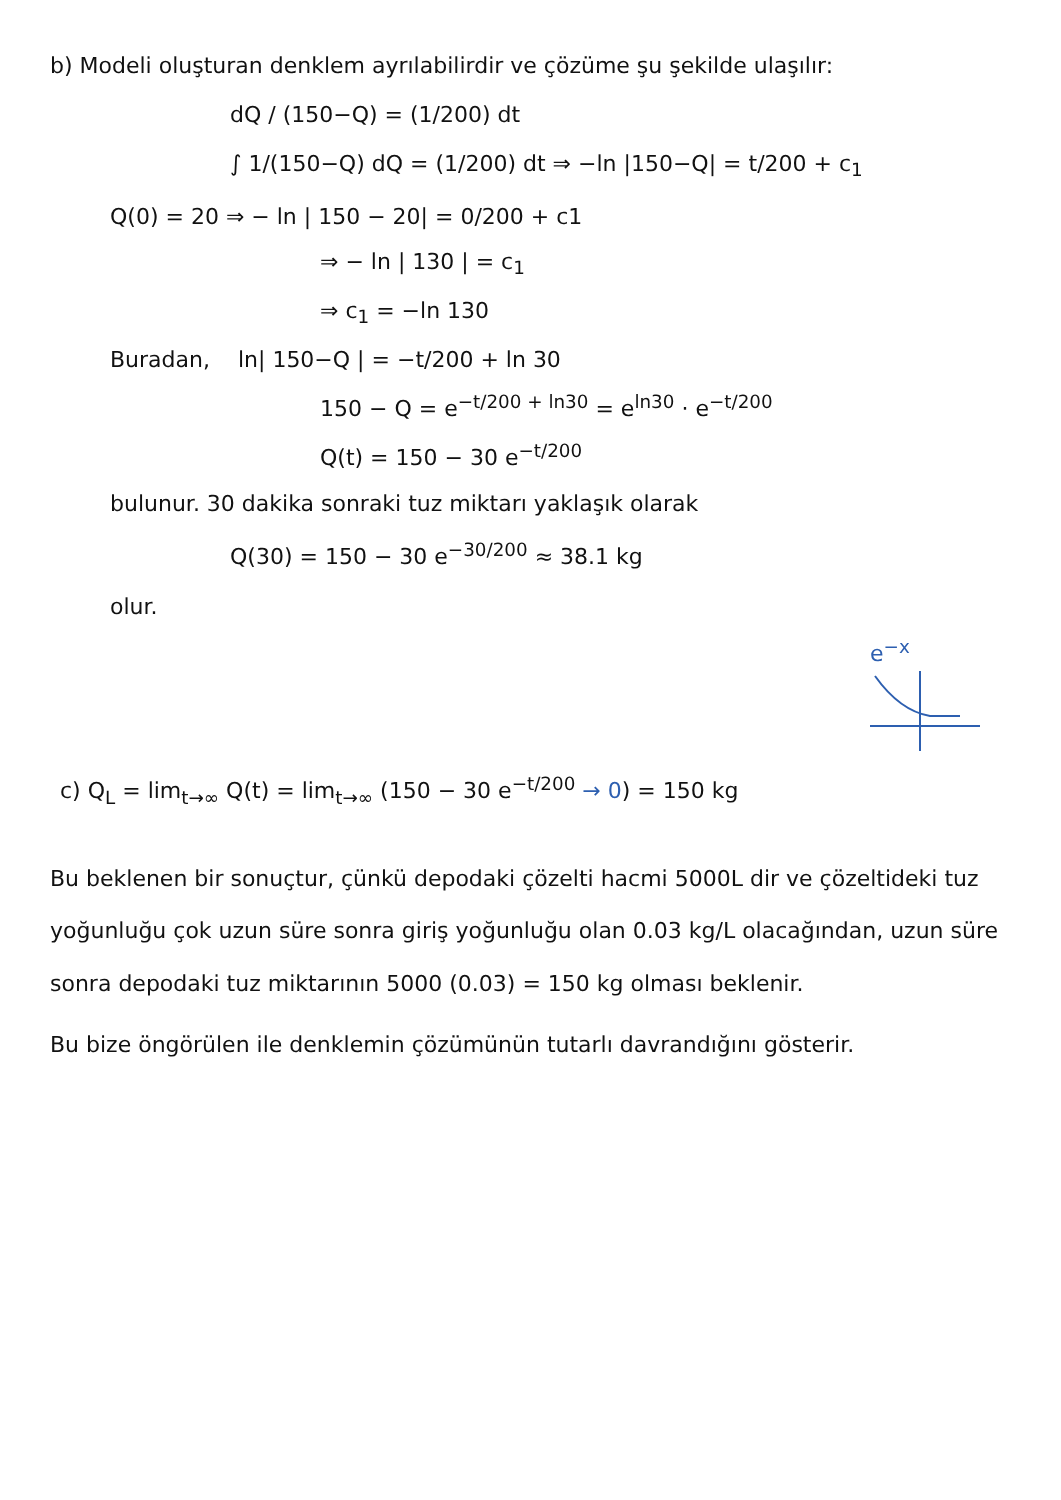b) Modeli oluşturan denklem ayrılabilirdir ve çözüme şu şekilde ulaşılır:
dQ / (150−Q) = (1/200) dt
∫ 1/(150−Q) dQ = (1/200) dt ⇒ −ln |150−Q| = t/200 + c<sub>1</sub>
Q(0) = 20 ⇒ − ln | 150 − 20| = 0/200 + c1
⇒ − ln | 130 | = c<sub>1</sub>
⇒ c<sub>1</sub> = −ln 130
Buradan, ln| 150−Q | = −t/200 + ln 30
150 − Q = e<sup>−t/200 + ln30</sup> = e<sup>ln30</sup> · e<sup>−t/200</sup>
Q(t) = 150 − 30 e<sup>−t/200</sup>
bulunur. 30 dakika sonraki tuz miktarı yaklaşık olarak
Q(30) = 150 − 30 e<sup>−30/200</sup> ≈ 38.1 kg
olur.
e<sup>−x</sup>
c) Q<sub>L</sub> = lim<sub>t→∞</sub> Q(t) = lim<sub>t→∞</sub> (150 − 30 e<sup>−t/200</sup> → 0) = 150 kg
Bu beklenen bir sonuçtur, çünkü depodaki çözelti hacmi 5000L dir ve çözeltideki tuz yoğunluğu çok uzun süre sonra giriş yoğunluğu olan 0.03 kg/L olacağından, uzun süre sonra depodaki tuz miktarının 5000 (0.03) = 150 kg olması beklenir.
Bu bize öngörülen ile denklemin çözümünün tutarlı davrandığını gösterir.